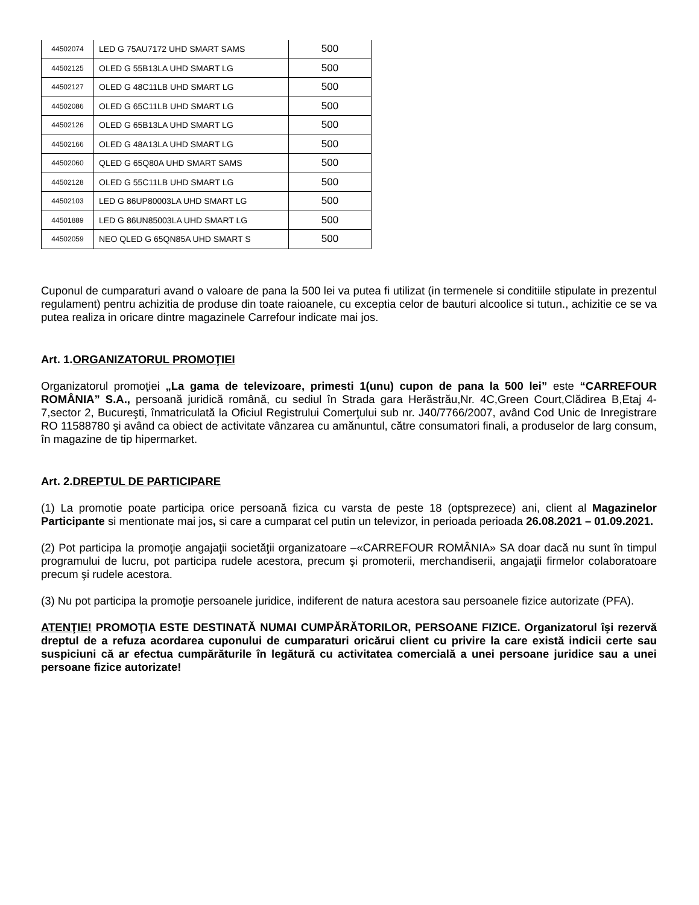| 44502074 | LED G 75AU7172 UHD SMART SAMS | 500 |
| 44502125 | OLED G 55B13LA UHD SMART LG | 500 |
| 44502127 | OLED G 48C11LB UHD SMART LG | 500 |
| 44502086 | OLED G 65C11LB UHD SMART LG | 500 |
| 44502126 | OLED G 65B13LA UHD SMART LG | 500 |
| 44502166 | OLED G 48A13LA UHD SMART LG | 500 |
| 44502060 | QLED G 65Q80A UHD SMART SAMS | 500 |
| 44502128 | OLED G 55C11LB UHD SMART LG | 500 |
| 44502103 | LED G 86UP80003LA UHD SMART LG | 500 |
| 44501889 | LED G 86UN85003LA UHD SMART LG | 500 |
| 44502059 | NEO QLED G 65QN85A UHD SMART S | 500 |
Cuponul de cumparaturi avand o valoare de pana la 500 lei va putea fi utilizat (in termenele si conditiile stipulate in prezentul regulament) pentru achizitia de produse din toate raioanele, cu exceptia celor de bauturi alcoolice si tutun., achizitie ce se va putea realiza in oricare dintre magazinele Carrefour indicate mai jos.
Art. 1.ORGANIZATORUL PROMOŢIEI
Organizatorul promoţiei „La gama de televizoare, primesti 1(unu) cupon de pana la 500 lei” este “CARREFOUR ROMÂNIA” S.A., persoană juridică română, cu sediul în Strada gara Herăstrău,Nr. 4C,Green Court,Clădirea B,Etaj 4-7,sector 2, Bucureşti, înmatriculată la Oficiul Registrului Comerţului sub nr. J40/7766/2007, având Cod Unic de Inregistrare RO 11588780 şi având ca obiect de activitate vânzarea cu amănuntul, către consumatori finali, a produselor de larg consum, în magazine de tip hipermarket.
Art. 2.DREPTUL DE PARTICIPARE
(1) La promotie poate participa orice persoană fizica cu varsta de peste 18 (optsprezece) ani, client al Magazinelor Participante si mentionate mai jos, si care a cumparat cel putin un televizor, in perioada perioada 26.08.2021 – 01.09.2021.
(2) Pot participa la promoţie angajaţii societăţii organizatoare –«CARREFOUR ROMÂNIA» SA doar dacă nu sunt în timpul programului de lucru, pot participa rudele acestora, precum şi promoterii, merchandiserii, angajaţii firmelor colaboratoare precum şi rudele acestora.
(3) Nu pot participa la promoţie persoanele juridice, indiferent de natura acestora sau persoanele fizice autorizate (PFA).
ATENŢIE! PROMOŢIA ESTE DESTINATĂ NUMAI CUMPĂRĂTORILOR, PERSOANE FIZICE. Organizatorul îşi rezervă dreptul de a refuza acordarea cuponului de cumparaturi oricărui client cu privire la care există indicii certe sau suspiciuni că ar efectua cumpărăturile în legătură cu activitatea comercială a unei persoane juridice sau a unei persoane fizice autorizate!